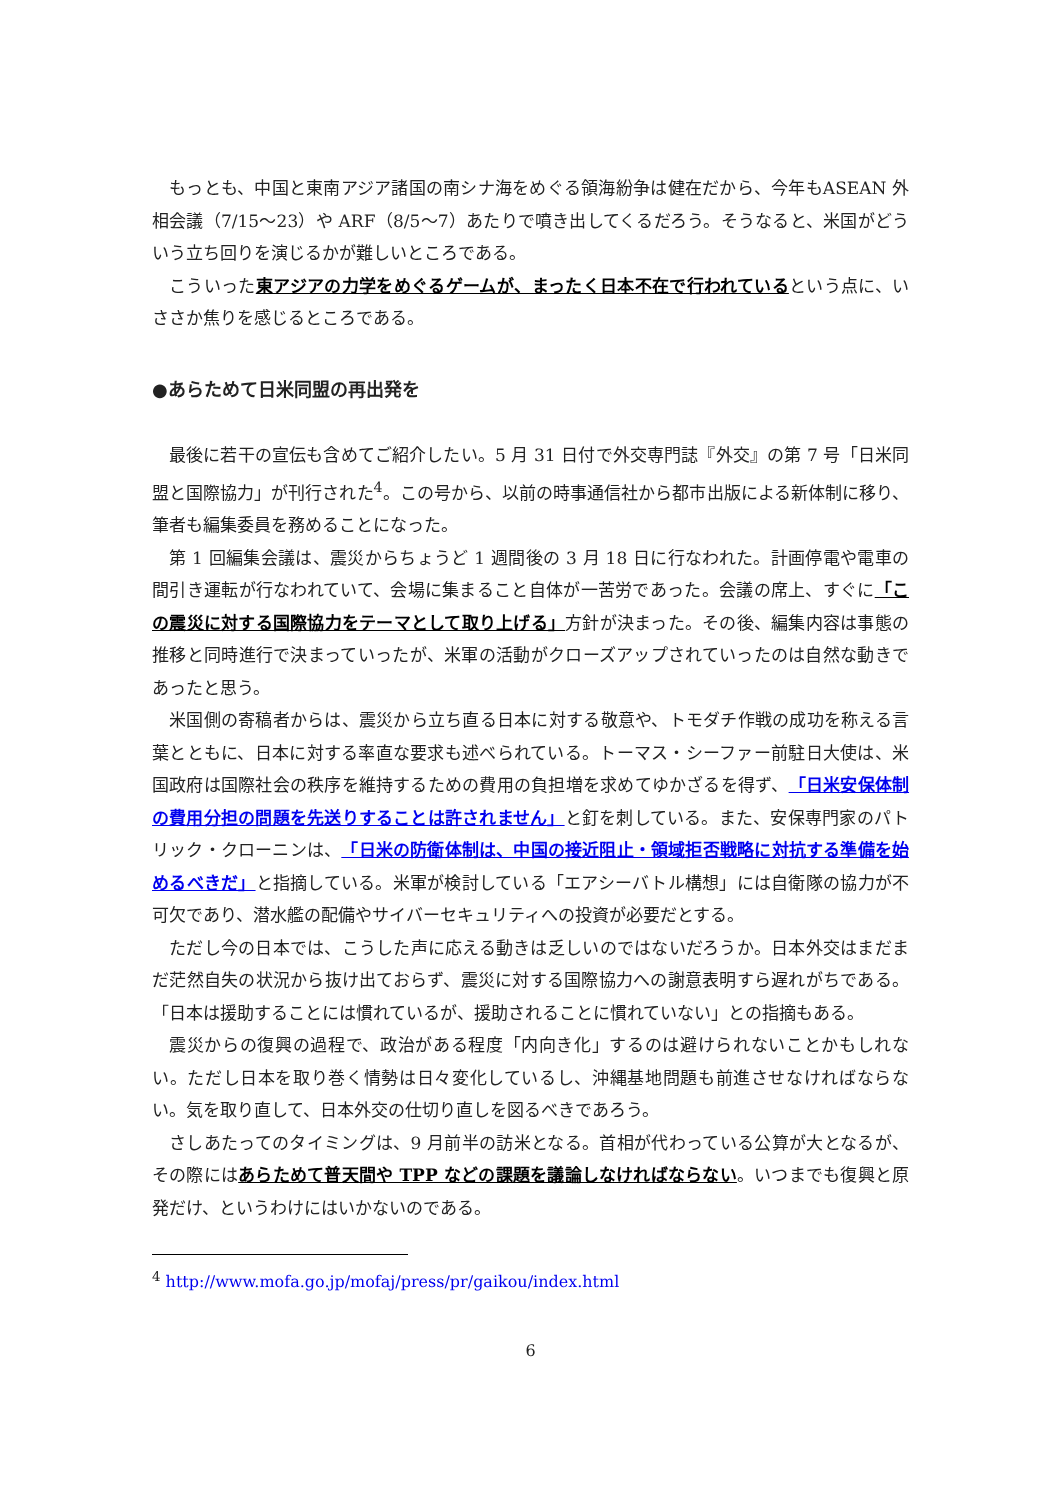もっとも、中国と東南アジア諸国の南シナ海をめぐる領海紛争は健在だから、今年もASEAN 外相会議（7/15～23）や ARF（8/5～7）あたりで噴き出してくるだろう。そうなると、米国がどういう立ち回りを演じるかが難しいところである。
こういった東アジアの力学をめぐるゲームが、まったく日本不在で行われているという点に、いささか焦りを感じるところである。
●あらためて日米同盟の再出発を
最後に若干の宣伝も含めてご紹介したい。5 月 31 日付で外交専門誌『外交』の第 7 号「日米同盟と国際協力」が刊行された<sup>4</sup>。この号から、以前の時事通信社から都市出版による新体制に移り、筆者も編集委員を務めることになった。
第 1 回編集会議は、震災からちょうど 1 週間後の 3 月 18 日に行なわれた。計画停電や電車の間引き運転が行なわれていて、会場に集まること自体が一苦労であった。会議の席上、すぐに「この震災に対する国際協力をテーマとして取り上げる」方針が決まった。その後、編集内容は事態の推移と同時進行で決まっていったが、米軍の活動がクローズアップされていったのは自然な動きであったと思う。
米国側の寄稿者からは、震災から立ち直る日本に対する敬意や、トモダチ作戦の成功を称える言葉とともに、日本に対する率直な要求も述べられている。トーマス・シーファー前駐日大使は、米国政府は国際社会の秩序を維持するための費用の負担増を求めてゆかざるを得ず、「日米安保体制の費用分担の問題を先送りすることは許されません」と釘を刺している。また、安保専門家のパトリック・クローニンは、「日米の防衛体制は、中国の接近阻止・領域拒否戦略に対抗する準備を始めるべきだ」と指摘している。米軍が検討している「エアシーバトル構想」には自衛隊の協力が不可欠であり、潜水艦の配備やサイバーセキュリティへの投資が必要だとする。
ただし今の日本では、こうした声に応える動きは乏しいのではないだろうか。日本外交はまだまだ茫然自失の状況から抜け出ておらず、震災に対する国際協力への謝意表明すら遅れがちである。「日本は援助することには慣れているが、援助されることに慣れていない」との指摘もある。
震災からの復興の過程で、政治がある程度「内向き化」するのは避けられないことかもしれない。ただし日本を取り巻く情勢は日々変化しているし、沖縄基地問題も前進させなければならない。気を取り直して、日本外交の仕切り直しを図るべきであろう。
さしあたってのタイミングは、9 月前半の訪米となる。首相が代わっている公算が大となるが、その際にはあらためて普天間や TPP などの課題を議論しなければならない。いつまでも復興と原発だけ、というわけにはいかないのである。
<sup>4</sup> http://www.mofa.go.jp/mofaj/press/pr/gaikou/index.html
6